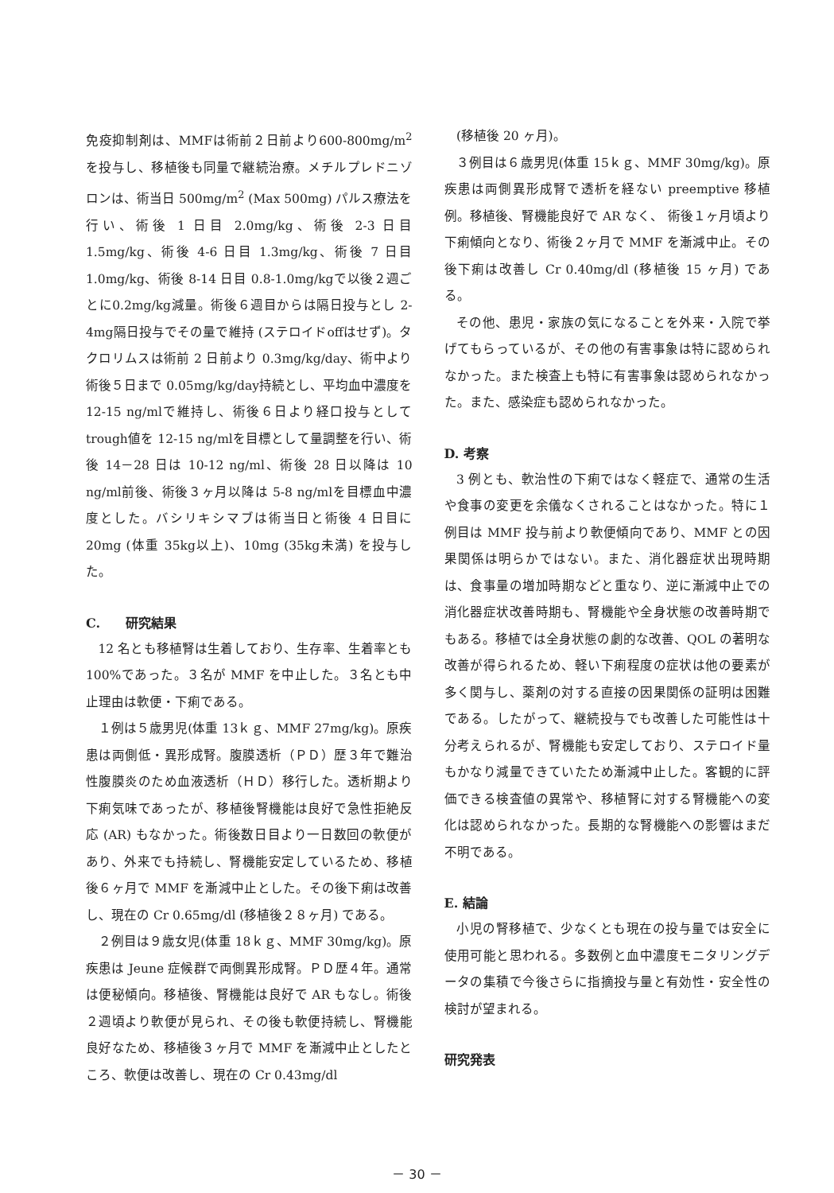免疫抑制剤は、MMFは術前２日前より600-800mg/m<sup>2</sup>を投与し、移植後も同量で継続治療。メチルプレドニゾロンは、術当日 500mg/m<sup>2</sup> (Max 500mg) パルス療法を行い、術後 1 日目 2.0mg/kg、術後 2-3 日目 1.5mg/kg、術後 4-6 日目 1.3mg/kg、術後 7 日目 1.0mg/kg、術後 8-14 日目 0.8-1.0mg/kgで以後２週ごとに0.2mg/kg減量。術後６週目からは隔日投与とし 2-4mg隔日投与でその量で維持 (ステロイドoffはせず)。タクロリムスは術前 2 日前より 0.3mg/kg/day、術中より術後５日まで 0.05mg/kg/day持続とし、平均血中濃度を 12-15 ng/mlで維持し、術後６日より経口投与としてtrough値を 12-15 ng/mlを目標として量調整を行い、術後 14－28 日は 10-12 ng/ml、術後 28 日以降は 10 ng/ml前後、術後３ヶ月以降は 5-8 ng/mlを目標血中濃度とした。バシリキシマブは術当日と術後 4 日目に 20mg (体重 35kg以上)、10mg (35kg未満) を投与した。
C.　　研究結果
12 名とも移植腎は生着しており、生存率、生着率とも 100%であった。３名が MMF を中止した。３名とも中止理由は軟便・下痢である。
１例は５歳男児(体重 13ｋｇ、MMF 27mg/kg)。原疾患は両側低・異形成腎。腹膜透析（ＰＤ）歴３年で難治性腹膜炎のため血液透析（ＨＤ）移行した。透析期より下痢気味であったが、移植後腎機能は良好で急性拒絶反応 (AR) もなかった。術後数日目より一日数回の軟便があり、外来でも持続し、腎機能安定しているため、移植後６ヶ月で MMF を漸減中止とした。その後下痢は改善し、現在の Cr 0.65mg/dl (移植後２８ヶ月) である。
２例目は９歳女児(体重 18ｋｇ、MMF 30mg/kg)。原疾患は Jeune 症候群で両側異形成腎。ＰＤ歴４年。通常は便秘傾向。移植後、腎機能は良好で AR もなし。術後２週頃より軟便が見られ、その後も軟便持続し、腎機能良好なため、移植後３ヶ月で MMF を漸減中止としたところ、軟便は改善し、現在の Cr 0.43mg/dl
(移植後 20 ヶ月)。
３例目は６歳男児(体重 15ｋｇ、MMF 30mg/kg)。原疾患は両側異形成腎で透析を経ない preemptive 移植例。移植後、腎機能良好で AR なく、 術後１ヶ月頃より下痢傾向となり、術後２ヶ月で MMF を漸減中止。その後下痢は改善し Cr 0.40mg/dl (移植後 15 ヶ月) である。
その他、患児・家族の気になることを外来・入院で挙げてもらっているが、その他の有害事象は特に認められなかった。また検査上も特に有害事象は認められなかった。また、感染症も認められなかった。
D. 考察
3 例とも、軟治性の下痢ではなく軽症で、通常の生活や食事の変更を余儀なくされることはなかった。特に１例目は MMF 投与前より軟便傾向であり、MMF との因果関係は明らかではない。また、消化器症状出現時期は、食事量の増加時期などと重なり、逆に漸減中止での消化器症状改善時期も、腎機能や全身状態の改善時期でもある。移植では全身状態の劇的な改善、QOL の著明な改善が得られるため、軽い下痢程度の症状は他の要素が多く関与し、薬剤の対する直接の因果関係の証明は困難である。したがって、継続投与でも改善した可能性は十分考えられるが、腎機能も安定しており、ステロイド量もかなり減量できていたため漸減中止した。客観的に評価できる検査値の異常や、移植腎に対する腎機能への変化は認められなかった。長期的な腎機能への影響はまだ不明である。
E. 結論
小児の腎移植で、少なくとも現在の投与量では安全に使用可能と思われる。多数例と血中濃度モニタリングデータの集積で今後さらに指摘投与量と有効性・安全性の検討が望まれる。
研究発表
－ 30 －